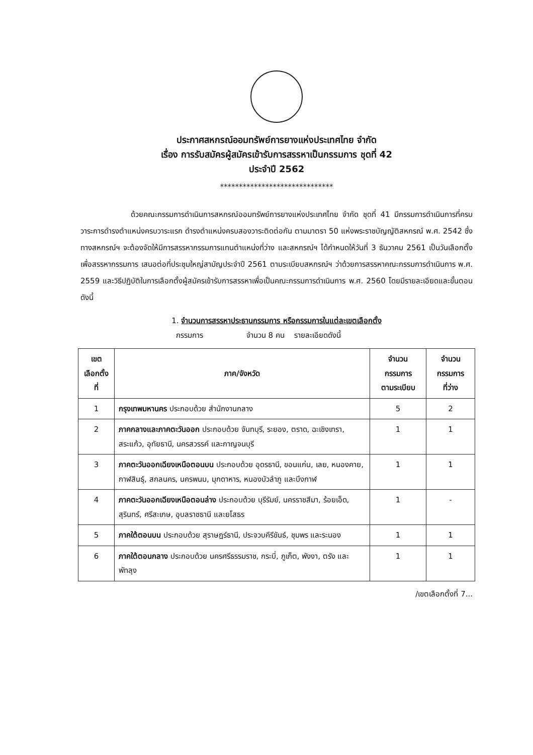ประกาศสหกรณ์ออมทรัพย์การยางแห่งประเทศไทย จำกัด
เรื่อง การรับสมัครผู้สมัครเข้ารับการสรรหาเป็นกรรมการ ชุดที่ 42
ประจำปี 2562
******************************
ด้วยคณะกรรมการดำเนินการสหกรณ์ออมทรัพย์การยางแห่งประเทศไทย จำกัด ชุดที่ 41 มีกรรมการดำเนินการที่ครบวาระการดำรงตำแหน่งครบวาระแรก ดำรงตำแหน่งครบสองวาระติดต่อกัน ตามมาตรา 50 แห่งพระราชบัญญัติสหกรณ์ พ.ศ. 2542 ซึ่งทางสหกรณ์ฯ จะต้องจัดให้มีการสรรหากรรมการแทนตำแหน่งที่ว่าง และสหกรณ์ฯ ได้กำหนดให้วันที่ 3 ธันวาคม 2561 เป็นวันเลือกตั้งเพื่อสรรหากรรมการ เสนอต่อที่ประชุมใหญ่สามัญประจำปี 2561 ตามระเบียบสหกรณ์ฯ ว่าด้วยการสรรหาคณะกรรมการดำเนินการ พ.ศ. 2559 และวิธีปฏิบัติในการเลือกตั้งผู้สมัครเข้ารับการสรรหาเพื่อเป็นคณะกรรมการดำเนินการ พ.ศ. 2560 โดยมีรายละเอียดและขั้นตอน ดังนี้
1. จำนวนการสรรหาประธานกรรมการ หรือกรรมการในแต่ละเขตเลือกตั้ง
กรรมการ จำนวน 8 คน รายละเอียดดังนี้
| เขต เลือกตั้ง ที่ | ภาค/จังหวัด | จำนวน กรรมการ ตามระเบียบ | จำนวน กรรมการ ที่ว่าง |
| --- | --- | --- | --- |
| 1 | กรุงเทพมหานคร ประกอบด้วย สำนักงานกลาง | 5 | 2 |
| 2 | ภาคกลางและภาคตะวันออก ประกอบด้วย จันทบุรี, ระยอง, ตราด, ฉะเชิงเทรา, สระแก้ว, อุทัยธานี, นครสวรรค์ และกาญจนบุรี | 1 | 1 |
| 3 | ภาคตะวันออกเฉียงเหนือตอนบน ประกอบด้วย อุดรธานี, ขอนแก่น, เลย, หนองคาย, กาฬสินธุ์, สกลนคร, นครพนม, มุกดาหาร, หนองบัวลำภู และบึงกาฬ | 1 | 1 |
| 4 | ภาคตะวันออกเฉียงเหนือตอนล่าง ประกอบด้วย บุรีรัมย์, นครราชสีมา, ร้อยเอ็ด, สุรินทร์, ศรีสะเกษ, อุบลราชธานี และยโสธร | 1 | - |
| 5 | ภาคใต้ตอนบน ประกอบด้วย สุราษฎร์ธานี, ประจวบคีรีขันธ์, ชุมพร และระนอง | 1 | 1 |
| 6 | ภาคใต้ตอนกลาง ประกอบด้วย นครศรีธรรมราช, กระบี่, ภูเก็ต, พังงา, ตรัง และพัทลุง | 1 | 1 |
/เขตเลือกตั้งที่ 7...